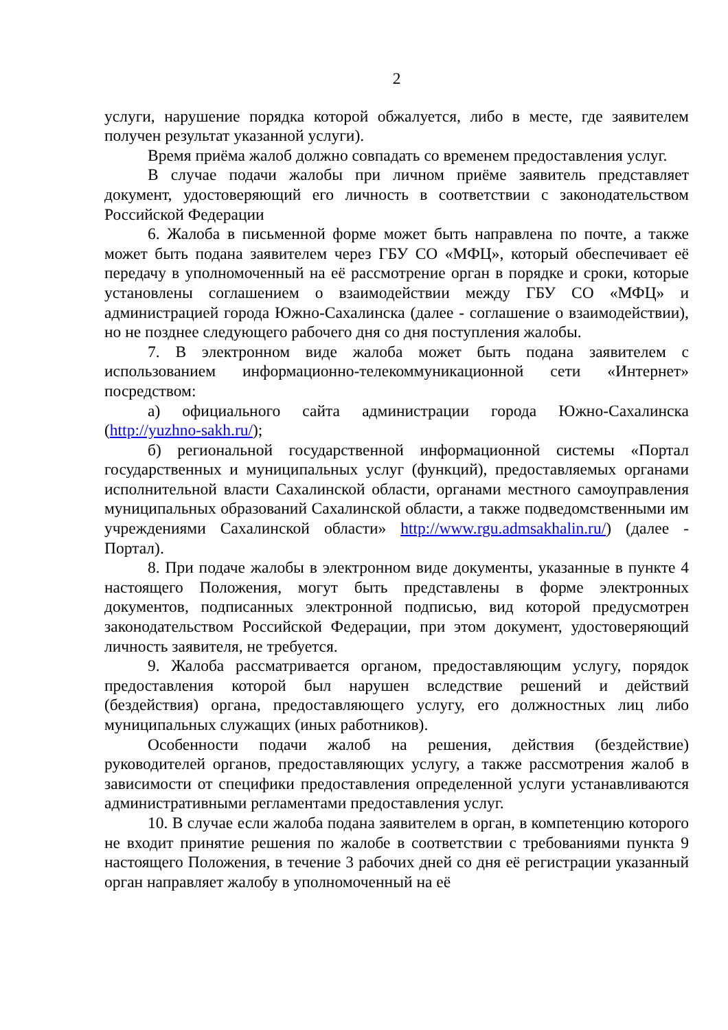2
услуги, нарушение порядка которой обжалуется, либо в месте, где заявителем получен результат указанной услуги).
Время приёма жалоб должно совпадать со временем предоставления услуг.
В случае подачи жалобы при личном приёме заявитель представляет документ, удостоверяющий его личность в соответствии с законодательством Российской Федерации
6. Жалоба в письменной форме может быть направлена по почте, а также может быть подана заявителем через ГБУ СО «МФЦ», который обеспечивает её передачу в уполномоченный на её рассмотрение орган в порядке и сроки, которые установлены соглашением о взаимодействии между ГБУ СО «МФЦ» и администрацией города Южно-Сахалинска (далее - соглашение о взаимодействии), но не позднее следующего рабочего дня со дня поступления жалобы.
7. В электронном виде жалоба может быть подана заявителем с использованием информационно-телекоммуникационной сети «Интернет» посредством:
а) официального сайта администрации города Южно-Сахалинска (http://yuzhno-sakh.ru/);
б) региональной государственной информационной системы «Портал государственных и муниципальных услуг (функций), предоставляемых органами исполнительной власти Сахалинской области, органами местного самоуправления муниципальных образований Сахалинской области, а также подведомственными им учреждениями Сахалинской области» http://www.rgu.admsakhalin.ru/) (далее - Портал).
8. При подаче жалобы в электронном виде документы, указанные в пункте 4 настоящего Положения, могут быть представлены в форме электронных документов, подписанных электронной подписью, вид которой предусмотрен законодательством Российской Федерации, при этом документ, удостоверяющий личность заявителя, не требуется.
9. Жалоба рассматривается органом, предоставляющим услугу, порядок предоставления которой был нарушен вследствие решений и действий (бездействия) органа, предоставляющего услугу, его должностных лиц либо муниципальных служащих (иных работников).
Особенности подачи жалоб на решения, действия (бездействие) руководителей органов, предоставляющих услугу, а также рассмотрения жалоб в зависимости от специфики предоставления определенной услуги устанавливаются административными регламентами предоставления услуг.
10. В случае если жалоба подана заявителем в орган, в компетенцию которого не входит принятие решения по жалобе в соответствии с требованиями пункта 9 настоящего Положения, в течение 3 рабочих дней со дня её регистрации указанный орган направляет жалобу в уполномоченный на её